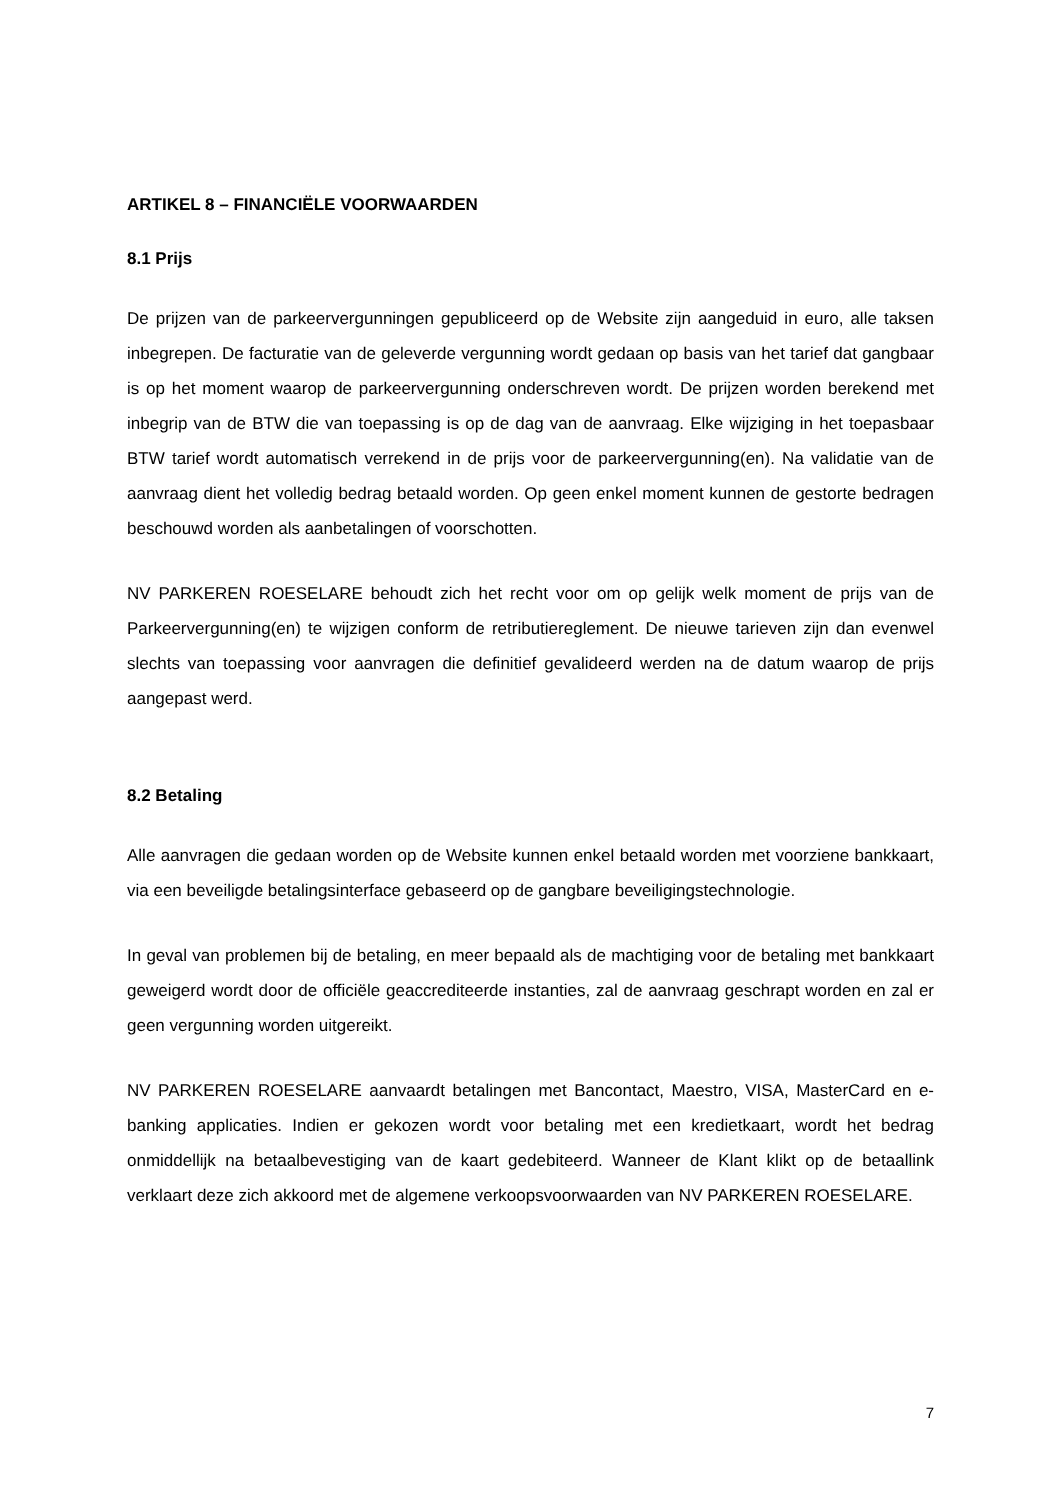ARTIKEL 8 – FINANCIËLE VOORWAARDEN
8.1 Prijs
De prijzen van de parkeervergunningen gepubliceerd op de Website zijn aangeduid in euro, alle taksen inbegrepen. De facturatie van de geleverde vergunning wordt gedaan op basis van het tarief dat gangbaar is op het moment waarop de parkeervergunning onderschreven wordt. De prijzen worden berekend met inbegrip van de BTW die van toepassing is op de dag van de aanvraag. Elke wijziging in het toepasbaar BTW tarief wordt automatisch verrekend in de prijs voor de parkeervergunning(en). Na validatie van de aanvraag dient het volledig bedrag betaald worden. Op geen enkel moment kunnen de gestorte bedragen beschouwd worden als aanbetalingen of voorschotten.
NV PARKEREN ROESELARE behoudt zich het recht voor om op gelijk welk moment de prijs van de Parkeervergunning(en) te wijzigen conform de retributiereglement. De nieuwe tarieven zijn dan evenwel slechts van toepassing voor aanvragen die definitief gevalideerd werden na de datum waarop de prijs aangepast werd.
8.2 Betaling
Alle aanvragen die gedaan worden op de Website kunnen enkel betaald worden met voorziene bankkaart, via een beveiligde betalingsinterface gebaseerd op de gangbare beveiligingstechnologie.
In geval van problemen bij de betaling, en meer bepaald als de machtiging voor de betaling met bankkaart geweigerd wordt door de officiële geaccrediteerde instanties, zal de aanvraag geschrapt worden en zal er geen vergunning worden uitgereikt.
NV PARKEREN ROESELARE aanvaardt betalingen met Bancontact, Maestro, VISA, MasterCard en e-banking applicaties. Indien er gekozen wordt voor betaling met een kredietkaart, wordt het bedrag onmiddellijk na betaalbevestiging van de kaart gedebiteerd. Wanneer de Klant klikt op de betaallink verklaart deze zich akkoord met de algemene verkoopsvoorwaarden van NV PARKEREN ROESELARE.
7